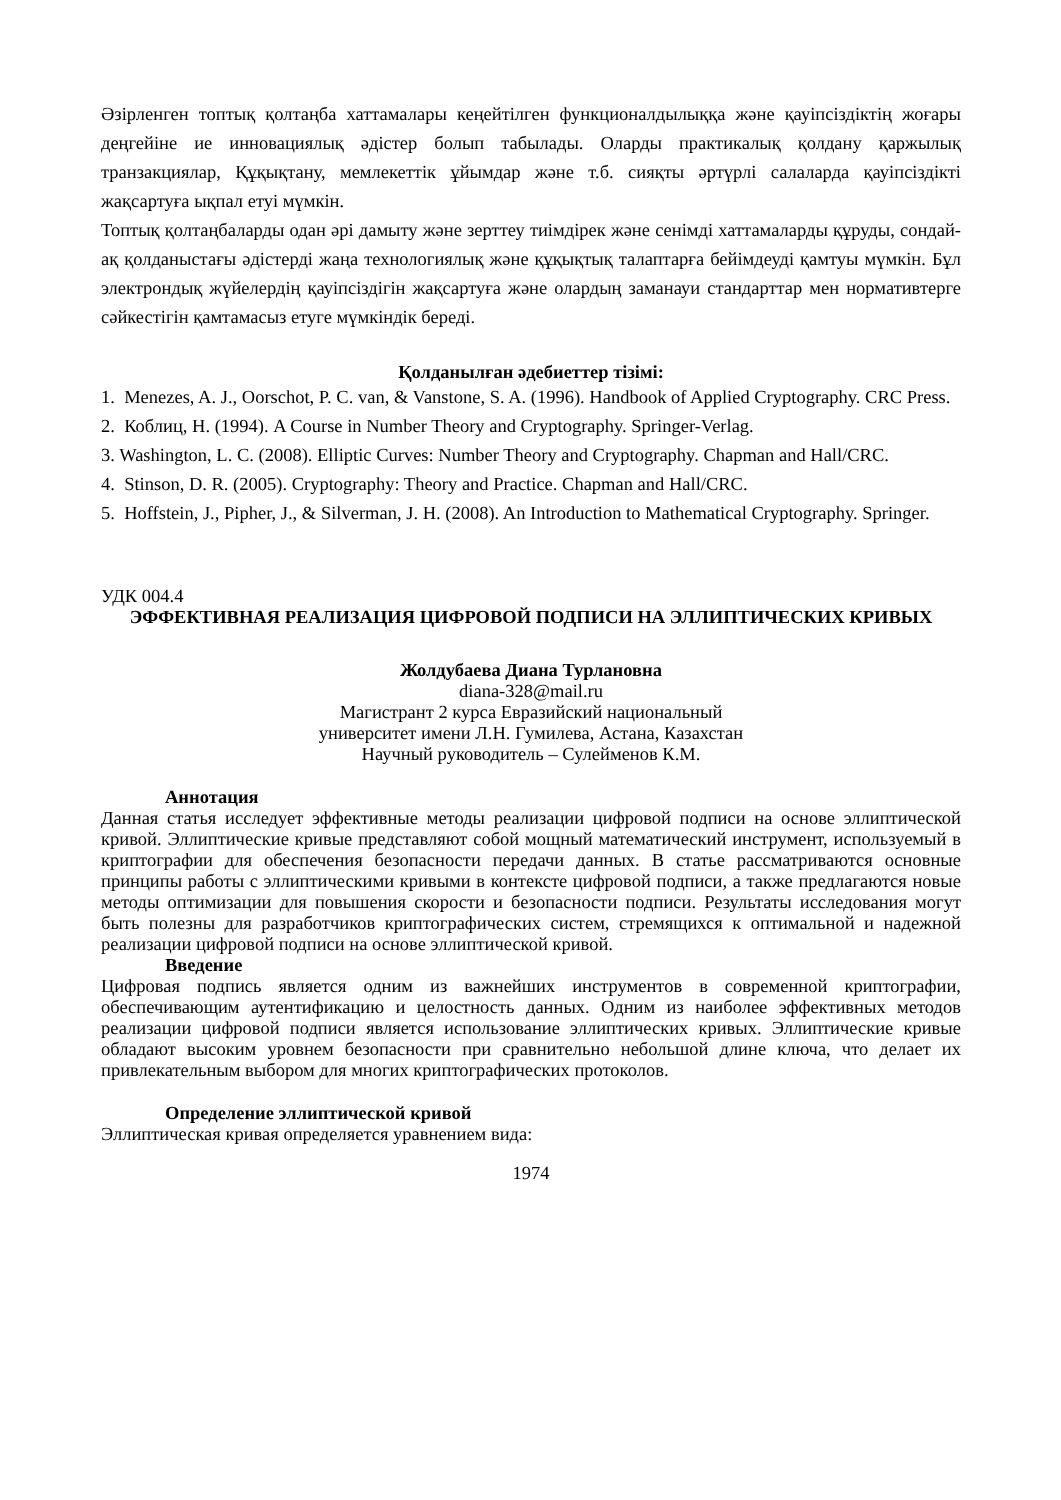Әзірленген топтық қолтаңба хаттамалары кеңейтілген функционалдылыққа және қауіпсіздіктің жоғары деңгейіне ие инновациялық әдістер болып табылады. Оларды практикалық қолдану қаржылық транзакциялар, Құқықтану, мемлекеттік ұйымдар және т.б. сияқты әртүрлі салаларда қауіпсіздікті жақсартуға ықпал етуі мүмкін.
Топтық қолтаңбаларды одан әрі дамыту және зерттеу тиімдірек және сенімді хаттамаларды құруды, сондай-ақ қолданыстағы әдістерді жаңа технологиялық және құқықтық талаптарға бейімдеуді қамтуы мүмкін. Бұл электрондық жүйелердің қауіпсіздігін жақсартуға және олардың заманауи стандарттар мен нормативтерге сәйкестігін қамтамасыз етуге мүмкіндік береді.
Қолданылған әдебиеттер тізімі:
1. Menezes, A. J., Oorschot, P. C. van, & Vanstone, S. A. (1996). Handbook of Applied Cryptography. CRC Press.
2. Коблиц, Н. (1994). A Course in Number Theory and Cryptography. Springer-Verlag.
3. Washington, L. C. (2008). Elliptic Curves: Number Theory and Cryptography. Chapman and Hall/CRC.
4. Stinson, D. R. (2005). Cryptography: Theory and Practice. Chapman and Hall/CRC.
5. Hoffstein, J., Pipher, J., & Silverman, J. H. (2008). An Introduction to Mathematical Cryptography. Springer.
УДК 004.4
ЭФФЕКТИВНАЯ РЕАЛИЗАЦИЯ ЦИФРОВОЙ ПОДПИСИ НА ЭЛЛИПТИЧЕСКИХ КРИВЫХ
Жолдубаева Диана Турлановна
diana-328@mail.ru
Магистрант 2 курса Евразийский национальный
университет имени Л.Н. Гумилева, Астана, Казахстан
Научный руководитель – Сулейменов К.М.
Аннотация
Данная статья исследует эффективные методы реализации цифровой подписи на основе эллиптической кривой. Эллиптические кривые представляют собой мощный математический инструмент, используемый в криптографии для обеспечения безопасности передачи данных. В статье рассматриваются основные принципы работы с эллиптическими кривыми в контексте цифровой подписи, а также предлагаются новые методы оптимизации для повышения скорости и безопасности подписи. Результаты исследования могут быть полезны для разработчиков криптографических систем, стремящихся к оптимальной и надежной реализации цифровой подписи на основе эллиптической кривой.
Введение
Цифровая подпись является одним из важнейших инструментов в современной криптографии, обеспечивающим аутентификацию и целостность данных. Одним из наиболее эффективных методов реализации цифровой подписи является использование эллиптических кривых. Эллиптические кривые обладают высоким уровнем безопасности при сравнительно небольшой длине ключа, что делает их привлекательным выбором для многих криптографических протоколов.
Определение эллиптической кривой
Эллиптическая кривая определяется уравнением вида:
1974